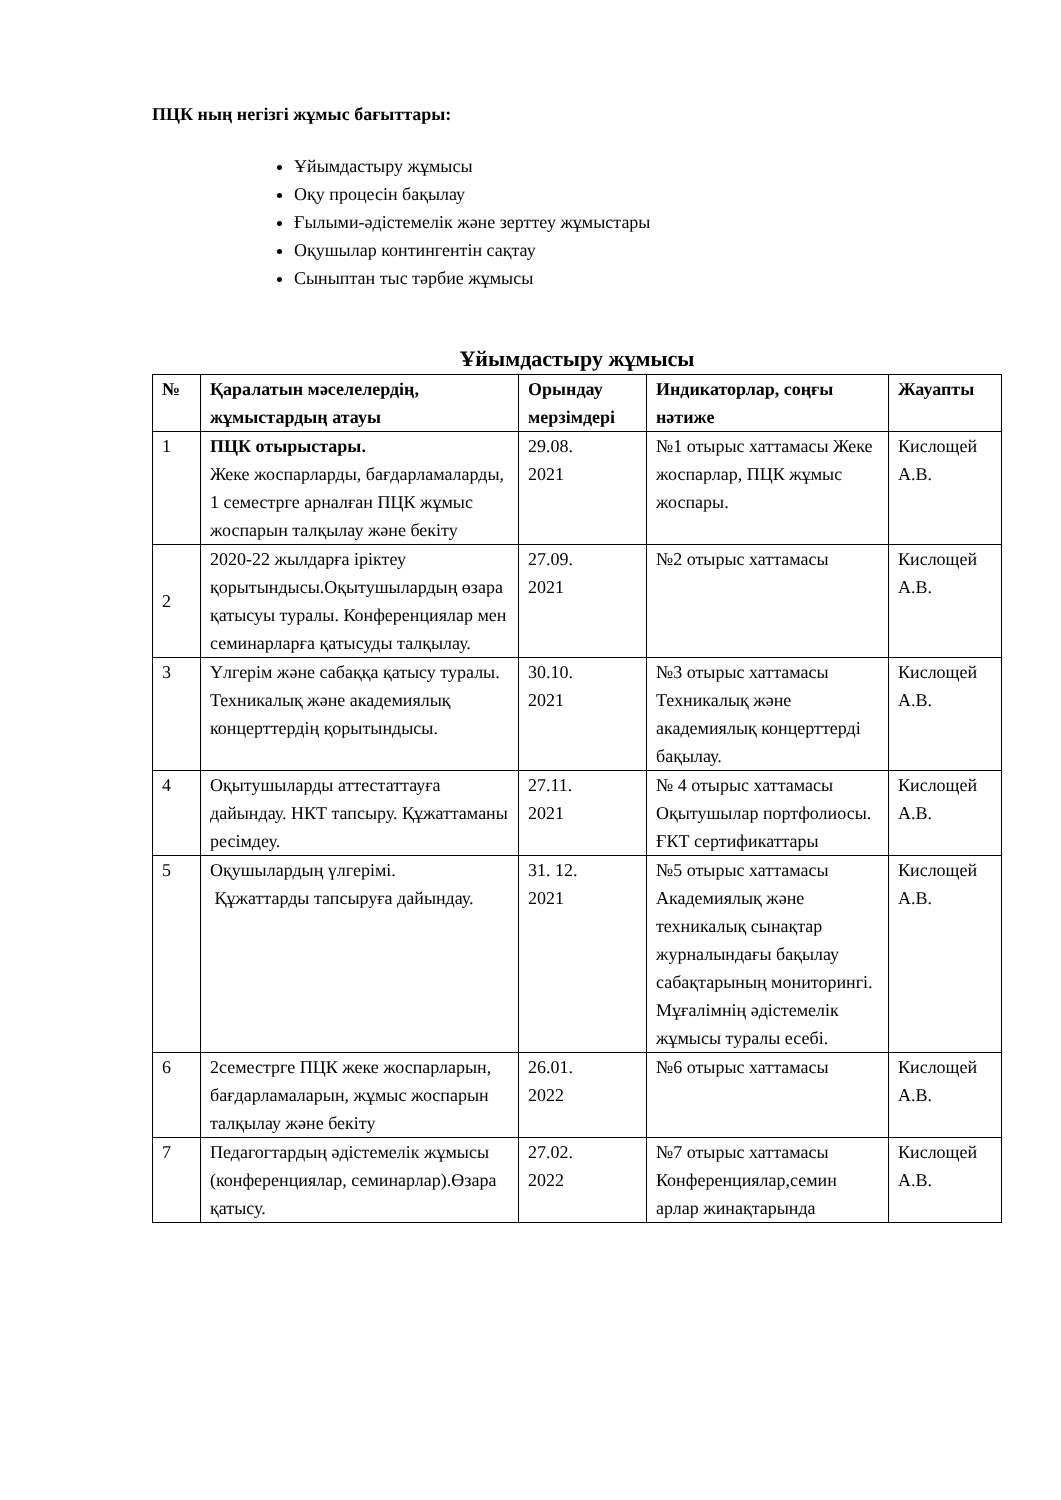ПЦК ның негізгі жұмыс бағыттары:
Ұйымдастыру жұмысы
Оқу процесін бақылау
Ғылыми-әдістемелік және зерттеу жұмыстары
Оқушылар контингентін сақтау
Сыныптан тыс тәрбие жұмысы
Ұйымдастыру жұмысы
| № | Қаралатын мәселелердің, жұмыстардың атауы | Орындау мерзімдері | Индикаторлар, соңғы нәтиже | Жауапты |
| --- | --- | --- | --- | --- |
| 1 | ПЦК отырыстары. Жеке жоспарларды, бағдарламаларды, 1 семестрге арналған ПЦК жұмыс жоспарын талқылау және бекіту | 29.08. 2021 | №1 отырыс хаттамасы Жеке жоспарлар, ПЦК жұмыс жоспары. | Кислощей А.В. |
| 2 | 2020-22 жылдарға іріктеу қорытындысы.Оқытушылардың өзара қатысуы туралы. Конференциялар мен семинарларға қатысуды талқылау. | 27.09. 2021 | №2 отырыс хаттамасы | Кислощей А.В. |
| 3 | Үлгерім және сабаққа қатысу туралы. Техникалық және академиялық концерттердің қорытындысы. | 30.10. 2021 | №3 отырыс хаттамасы Техникалық және академиялық концерттерді бақылау. | Кислощей А.В. |
| 4 | Оқытушыларды аттестаттауға дайындау. НКТ тапсыру. Құжаттаманы ресімдеу. | 27.11. 2021 | № 4 отырыс хаттамасы Оқытушылар портфолиосы. ҒКТ сертификаттары | Кислощей А.В. |
| 5 | Оқушылардың үлгерімі. Құжаттарды тапсыруға дайындау. | 31. 12. 2021 | №5 отырыс хаттамасы Академиялық және техникалық сынақтар журналындағы бақылау сабақтарының мониторингі. Мұғалімнің әдістемелік жұмысы туралы есебі. | Кислощей А.В. |
| 6 | 2семестрге ПЦК жеке жоспарларын, бағдарламаларын, жұмыс жоспарын талқылау және бекіту | 26.01. 2022 | №6 отырыс хаттамасы | Кислощей А.В. |
| 7 | Педагогтардың әдістемелік жұмысы (конференциялар, семинарлар).Өзара қатысу. | 27.02. 2022 | №7 отырыс хаттамасы Конференциялар,семин арлар жинақтарында | Кислощей А.В. |